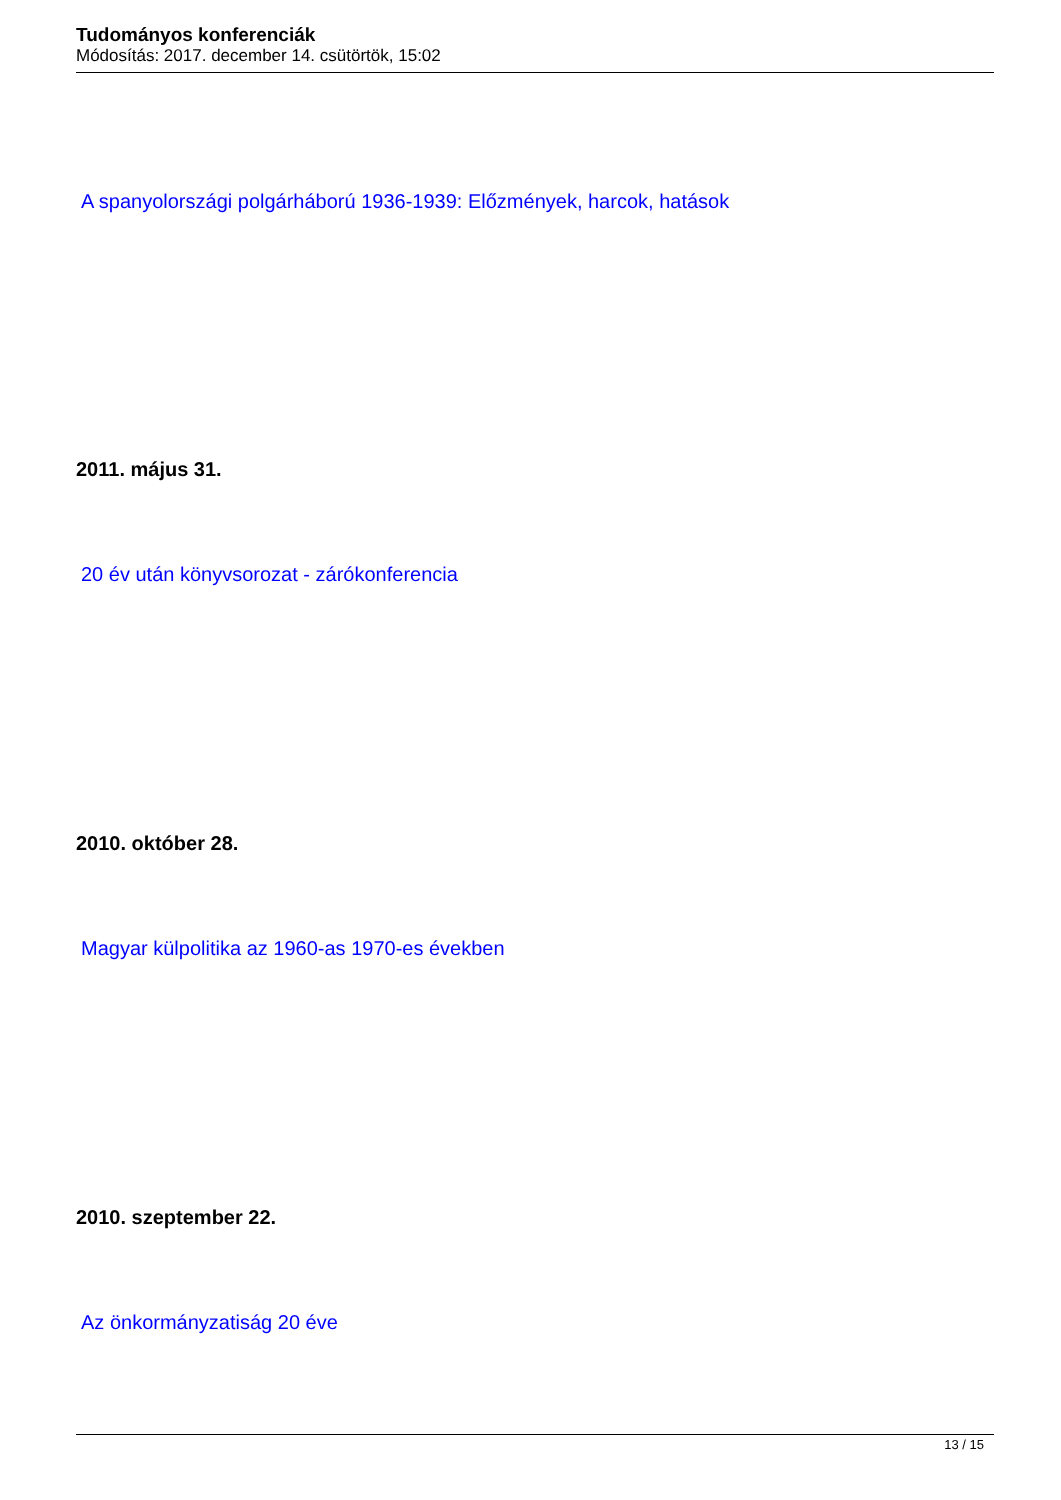Tudományos konferenciák
Módosítás: 2017. december 14. csütörtök, 15:02
A spanyolországi polgárháború 1936-1939: Előzmények, harcok, hatások
2011. május 31.
20 év után könyvsorozat - zárókonferencia
2010. október 28.
Magyar külpolitika az 1960-as 1970-es években
2010. szeptember 22.
Az önkormányzatiság 20 éve
13 / 15